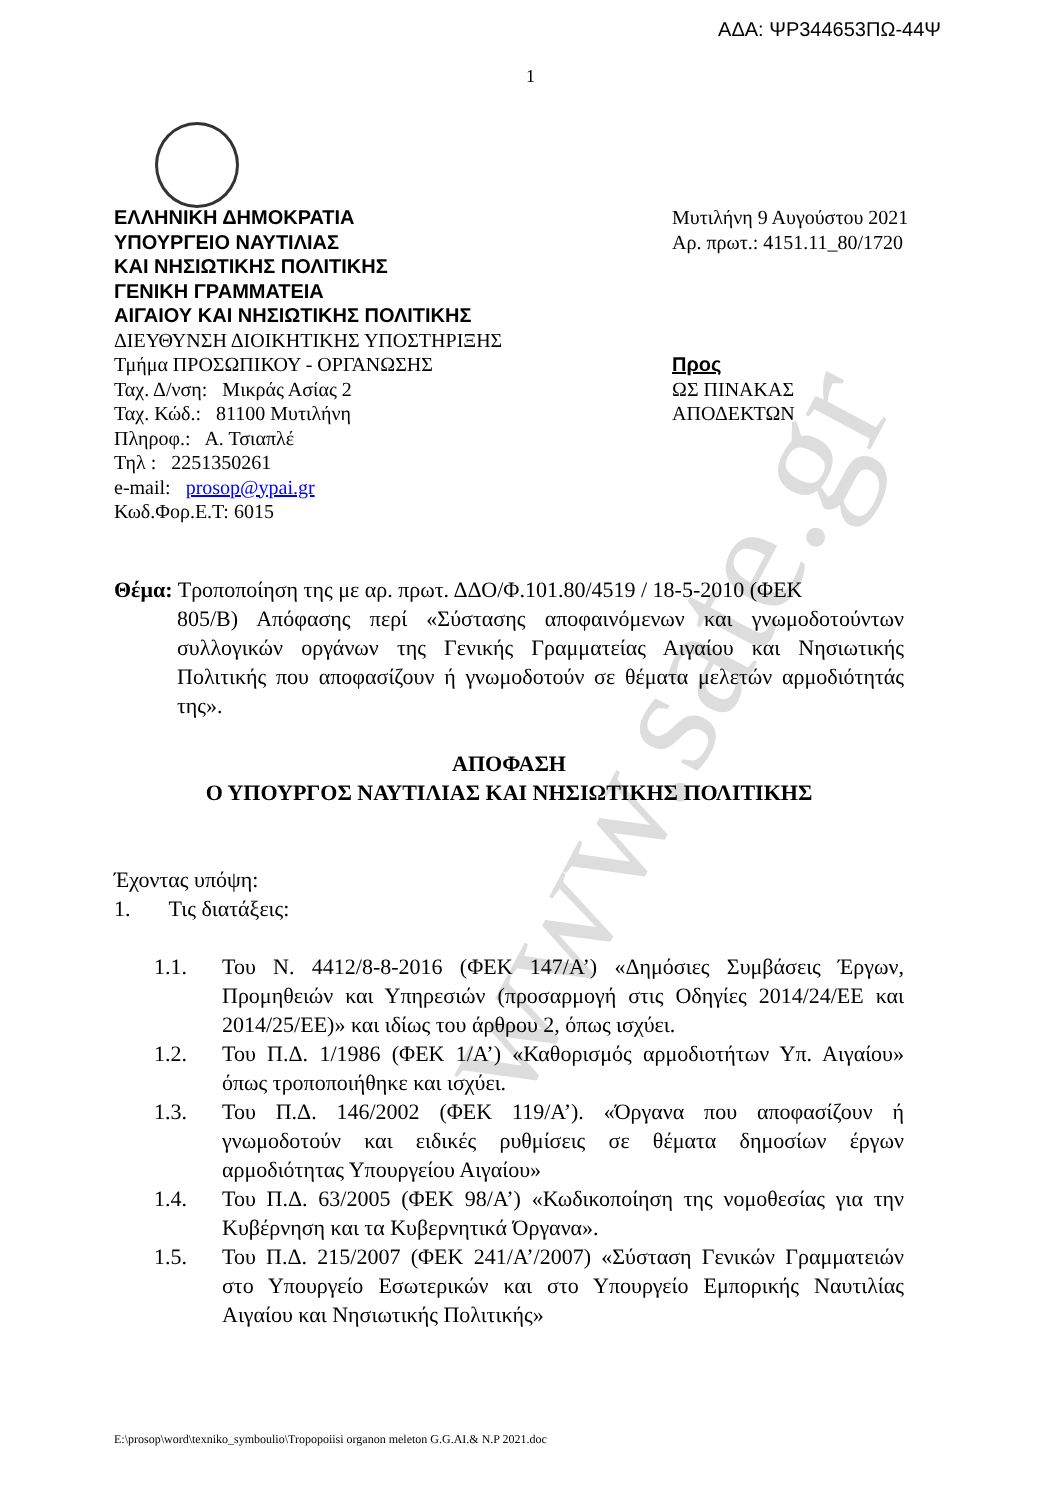www.sate.gr
ΑΔΑ: ΨΡ344653ΠΩ-44Ψ
1
ΕΛΛΗΝΙΚΗ ΔΗΜΟΚΡΑΤΙΑ
ΥΠΟΥΡΓΕΙΟ ΝΑΥΤΙΛΙΑΣ
ΚΑΙ ΝΗΣΙΩΤΙΚΗΣ ΠΟΛΙΤΙΚΗΣ
ΓΕΝΙΚΗ ΓΡΑΜΜΑΤΕΙΑ
ΑΙΓΑΙΟΥ ΚΑΙ ΝΗΣΙΩΤΙΚΗΣ ΠΟΛΙΤΙΚΗΣ
ΔΙΕΥΘΥΝΣΗ ΔΙΟΙΚΗΤΙΚΗΣ ΥΠΟΣΤΗΡΙΞΗΣ
Τμήμα ΠΡΟΣΩΠΙΚΟΥ - ΟΡΓΑΝΩΣΗΣ
Ταχ. Δ/νση: Μικράς Ασίας 2
Ταχ. Κώδ.: 81100 Μυτιλήνη
Πληροφ.: Α. Τσιαπλέ
Τηλ : 2251350261
e-mail: prosop@ypai.gr
Κωδ.Φορ.Ε.Τ: 6015
Μυτιλήνη 9 Αυγούστου 2021
Αρ. πρωτ.: 4151.11_80/1720
Προς
ΩΣ ΠΙΝΑΚΑΣ ΑΠΟΔΕΚΤΩΝ
Θέμα: Τροποποίηση της με αρ. πρωτ. ΔΔΟ/Φ.101.80/4519 / 18-5-2010 (ΦΕΚ
805/Β) Απόφασης περί «Σύστασης αποφαινόμενων και γνωμοδοτούντων συλλογικών οργάνων της Γενικής Γραμματείας Αιγαίου και Νησιωτικής Πολιτικής που αποφασίζουν ή γνωμοδοτούν σε θέματα μελετών αρμοδιότητάς της».
ΑΠΟΦΑΣΗ
Ο ΥΠΟΥΡΓΟΣ ΝΑΥΤΙΛΙΑΣ ΚΑΙ ΝΗΣΙΩΤΙΚΗΣ ΠΟΛΙΤΙΚΗΣ
Έχοντας υπόψη:
1. Τις διατάξεις:
1.1. Του Ν. 4412/8-8-2016 (ΦΕΚ 147/Α’) «Δημόσιες Συμβάσεις Έργων, Προμηθειών και Υπηρεσιών (προσαρμογή στις Οδηγίες 2014/24/ΕΕ και 2014/25/ΕΕ)» και ιδίως του άρθρου 2, όπως ισχύει.
1.2. Του Π.Δ. 1/1986 (ΦΕΚ 1/Α’) «Καθορισμός αρμοδιοτήτων Υπ. Αιγαίου» όπως τροποποιήθηκε και ισχύει.
1.3. Του Π.Δ. 146/2002 (ΦΕΚ 119/Α’). «Όργανα που αποφασίζουν ή γνωμοδοτούν και ειδικές ρυθμίσεις σε θέματα δημοσίων έργων αρμοδιότητας Υπουργείου Αιγαίου»
1.4. Του Π.Δ. 63/2005 (ΦΕΚ 98/Α’) «Κωδικοποίηση της νομοθεσίας για την Κυβέρνηση και τα Κυβερνητικά Όργανα».
1.5. Του Π.Δ. 215/2007 (ΦΕΚ 241/Α’/2007) «Σύσταση Γενικών Γραμματειών στο Υπουργείο Εσωτερικών και στο Υπουργείο Εμπορικής Ναυτιλίας Αιγαίου και Νησιωτικής Πολιτικής»
E:\prosop\word\texniko_symboulio\Tropopoiisi organon meleton G.G.AI.& N.P 2021.doc